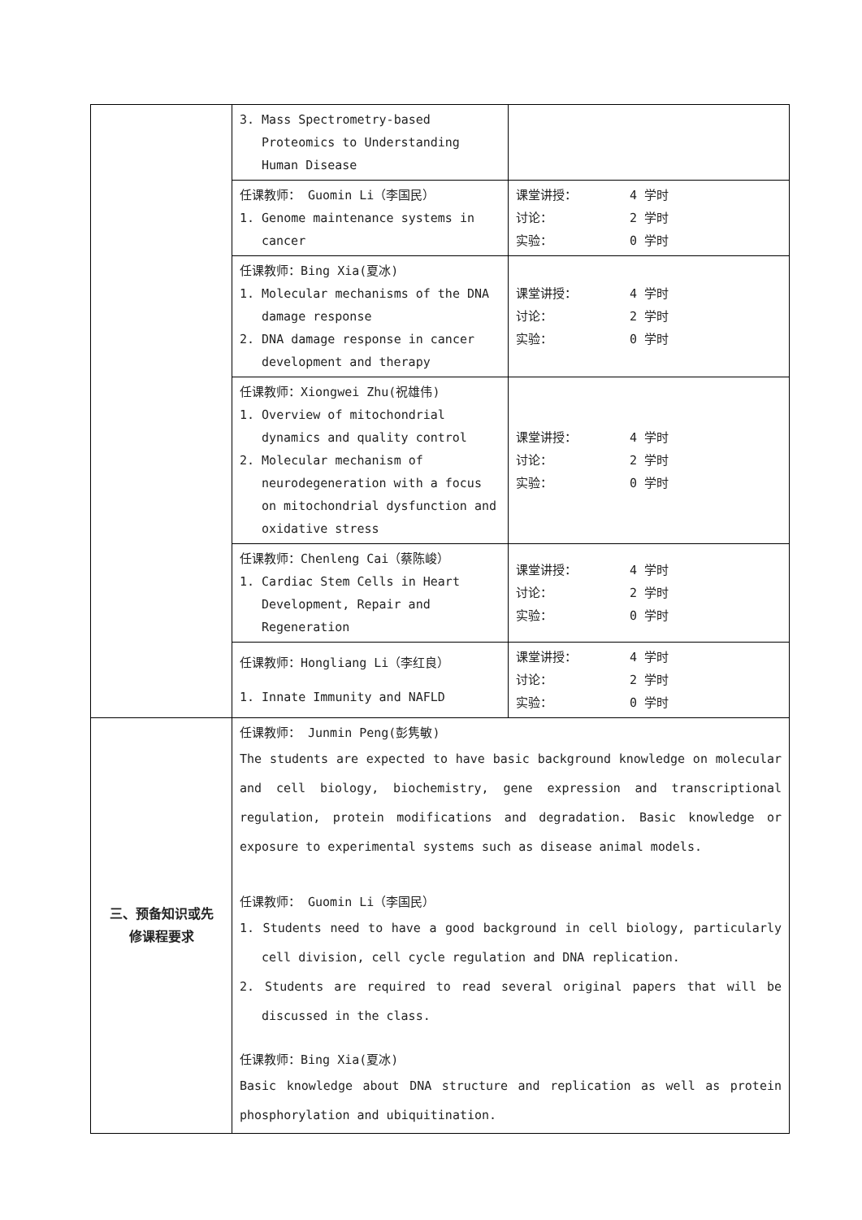| | 3. Mass Spectrometry-based Proteomics to Understanding Human Disease | |
| | 任课教师： Guomin Li（李国民） 1. Genome maintenance systems in cancer | 课堂讲授： 4 学时 讨论： 2 学时 实验： 0 学时 |
| | 任课教师：Bing Xia(夏冰) 1. Molecular mechanisms of the DNA damage response 2. DNA damage response in cancer development and therapy | 课堂讲授： 4 学时 讨论： 2 学时 实验： 0 学时 |
| | 任课教师：Xiongwei Zhu(祝雄伟) 1. Overview of mitochondrial dynamics and quality control 2. Molecular mechanism of neurodegeneration with a focus on mitochondrial dysfunction and oxidative stress | 课堂讲授： 4 学时 讨论： 2 学时 实验： 0 学时 |
| | 任课教师：Chenleng Cai（蔡陈峻） 1. Cardiac Stem Cells in Heart Development, Repair and Regeneration | 课堂讲授： 4 学时 讨论： 2 学时 实验： 0 学时 |
| | 任课教师：Hongliang Li（李红良） 1. Innate Immunity and NAFLD | 课堂讲授： 4 学时 讨论： 2 学时 实验： 0 学时 |
| 三、预备知识或先 修课程要求 | 任课教师： Junmin Peng(彭隽敏) The students are expected to have basic background knowledge on molecular and cell biology, biochemistry, gene expression and transcriptional regulation, protein modifications and degradation. Basic knowledge or exposure to experimental systems such as disease animal models. 任课教师： Guomin Li（李国民） 1. Students need to have a good background in cell biology, particularly cell division, cell cycle regulation and DNA replication. 2. Students are required to read several original papers that will be discussed in the class. 任课教师：Bing Xia(夏冰) Basic knowledge about DNA structure and replication as well as protein phosphorylation and ubiquitination. | |